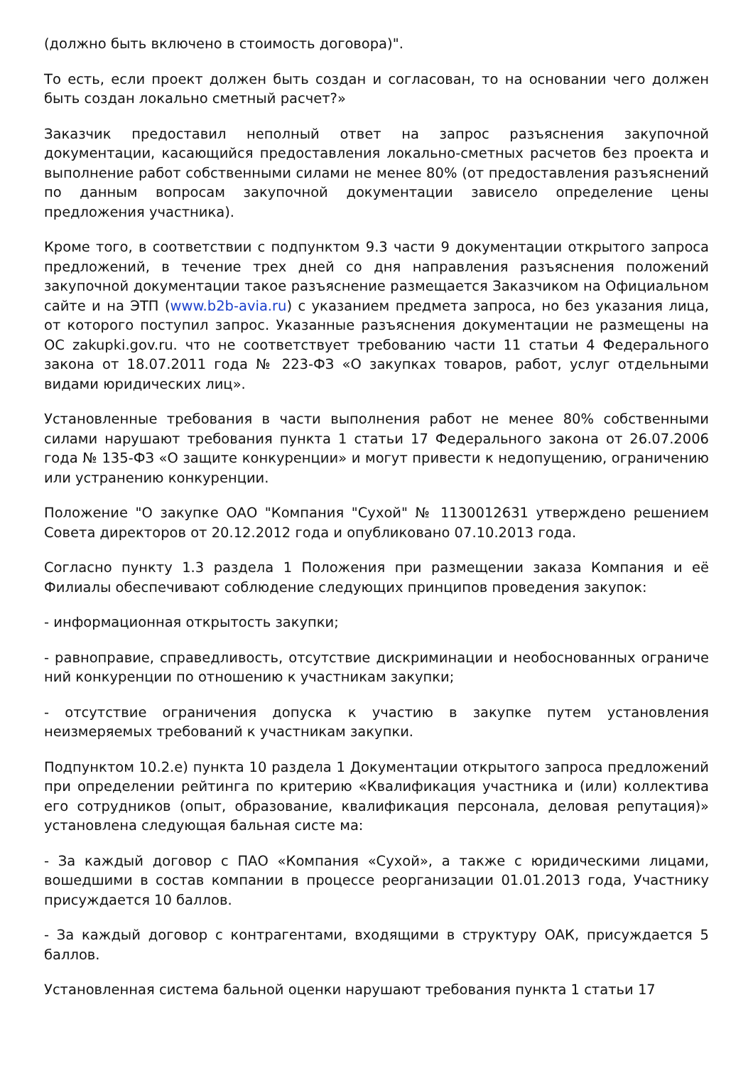(должно быть включено в стоимость договора)".
То есть, если проект должен быть создан и согласован, то на основании чего должен быть создан локально сметный расчет?»
Заказчик предоставил неполный ответ на запрос разъяснения закупочной документации, касающийся предоставления локально-сметных расчетов без проекта и выполнение работ собственными силами не менее 80% (от предоставления разъяснений по данным вопросам закупочной документации зависело определение цены предложения участника).
Кроме того, в соответствии с подпунктом 9.3 части 9 документации открытого запроса предложений, в течение трех дней со дня направления разъяснения положений закупочной документации такое разъяснение размещается Заказчиком на Официальном сайте и на ЭТП (www.b2b-avia.ru) с указанием предмета запроса, но без указания лица, от которого поступил запрос. Указанные разъяснения документации не размещены на ОС zakupki.gov.ru. что не соответствует требованию части 11 статьи 4 Федерального закона от 18.07.2011 года № 223-ФЗ «О закупках товаров, работ, услуг отдельными видами юридических лиц».
Установленные требования в части выполнения работ не менее 80% собственными силами нарушают требования пункта 1 статьи 17 Федерального закона от 26.07.2006 года № 135-ФЗ «О защите конкуренции» и могут привести к недопущению, ограничению или устранению конкуренции.
Положение "О закупке ОАО "Компания "Сухой" № 1130012631 утверждено решением Совета директоров от 20.12.2012 года и опубликовано 07.10.2013 года.
Согласно пункту 1.3 раздела 1 Положения при размещении заказа Компания и её Филиалы обеспечивают соблюдение следующих принципов проведения закупок:
- информационная открытость закупки;
- равноправие, справедливость, отсутствие дискриминации и необоснованных ограниче ний конкуренции по отношению к участникам закупки;
- отсутствие ограничения допуска к участию в закупке путем установления неизмеряемых требований к участникам закупки.
Подпунктом 10.2.е) пункта 10 раздела 1 Документации открытого запроса предложений при определении рейтинга по критерию «Квалификация участника и (или) коллектива его сотрудников (опыт, образование, квалификация персонала, деловая репутация)» установлена следующая бальная систе ма:
- За каждый договор с ПАО «Компания «Сухой», а также с юридическими лицами, вошедшими в состав компании в процессе реорганизации 01.01.2013 года, Участнику присуждается 10 баллов.
- За каждый договор с контрагентами, входящими в структуру ОАК, присуждается 5 баллов.
Установленная система бальной оценки нарушают требования пункта 1 статьи 17